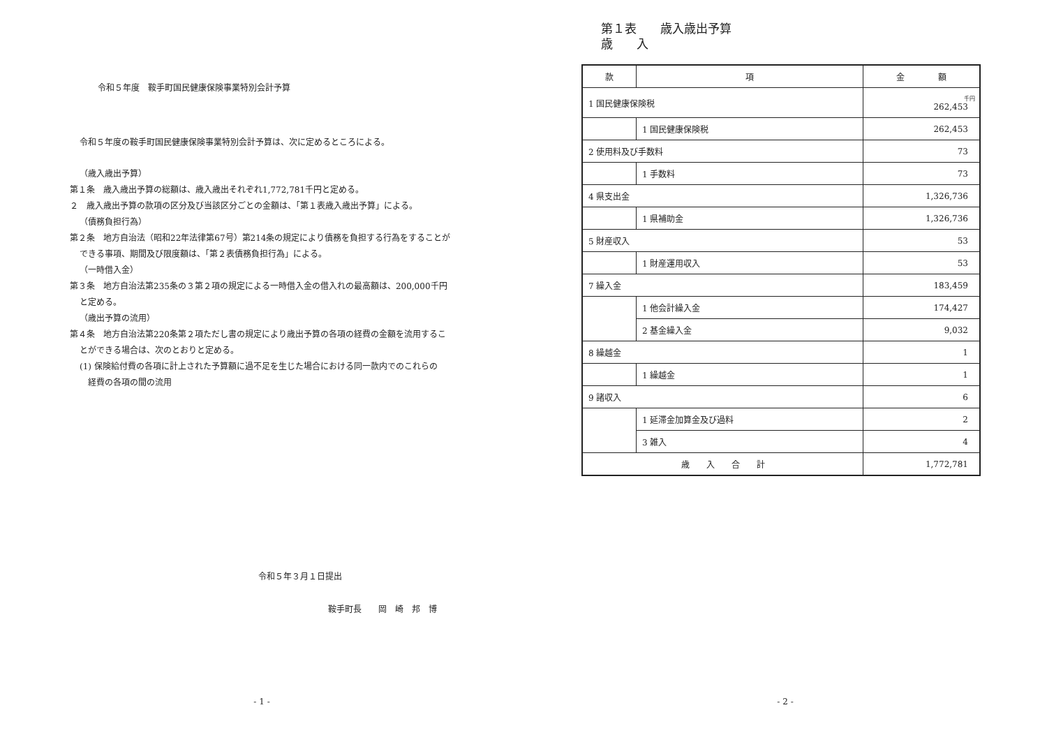令和５年度　鞍手町国民健康保険事業特別会計予算
令和５年度の鞍手町国民健康保険事業特別会計予算は、次に定めるところによる。
（歳入歳出予算）
第１条　歳入歳出予算の総額は、歳入歳出それぞれ1,772,781千円と定める。
２　歳入歳出予算の款項の区分及び当該区分ごとの金額は、「第１表歳入歳出予算」による。
（債務負担行為）
第２条　地方自治法（昭和22年法律第67号）第214条の規定により債務を負担する行為をすることが
できる事項、期間及び限度額は、「第２表債務負担行為」による。
（一時借入金）
第３条　地方自治法第235条の３第２項の規定による一時借入金の借入れの最高額は、200,000千円
と定める。
（歳出予算の流用）
第４条　地方自治法第220条第２項ただし書の規定により歳出予算の各項の経費の金額を流用するこ
とができる場合は、次のとおりと定める。
(1) 保険給付費の各項に計上された予算額に過不足を生じた場合における同一款内でのこれらの
経費の各項の間の流用
令和５年３月１日提出
鞍手町長　　岡　崎　邦　博
- 1 -
第１表　　歳入歳出予算
歳　　入
| 款 | 項 | 金 額 |
| --- | --- | --- |
| 1 国民健康保険税 | | 千円 262,453 |
| | 1 国民健康保険税 | 262,453 |
| 2 使用料及び手数料 | | 73 |
| | 1 手数料 | 73 |
| 4 県支出金 | | 1,326,736 |
| | 1 県補助金 | 1,326,736 |
| 5 財産収入 | | 53 |
| | 1 財産運用収入 | 53 |
| 7 繰入金 | | 183,459 |
| | 1 他会計繰入金 | 174,427 |
| | 2 基金繰入金 | 9,032 |
| 8 繰越金 | | 1 |
| | 1 繰越金 | 1 |
| 9 諸収入 | | 6 |
| | 1 延滞金加算金及び過料 | 2 |
| | 3 雑入 | 4 |
| 歳 入 合 計 | | 1,772,781 |
- 2 -